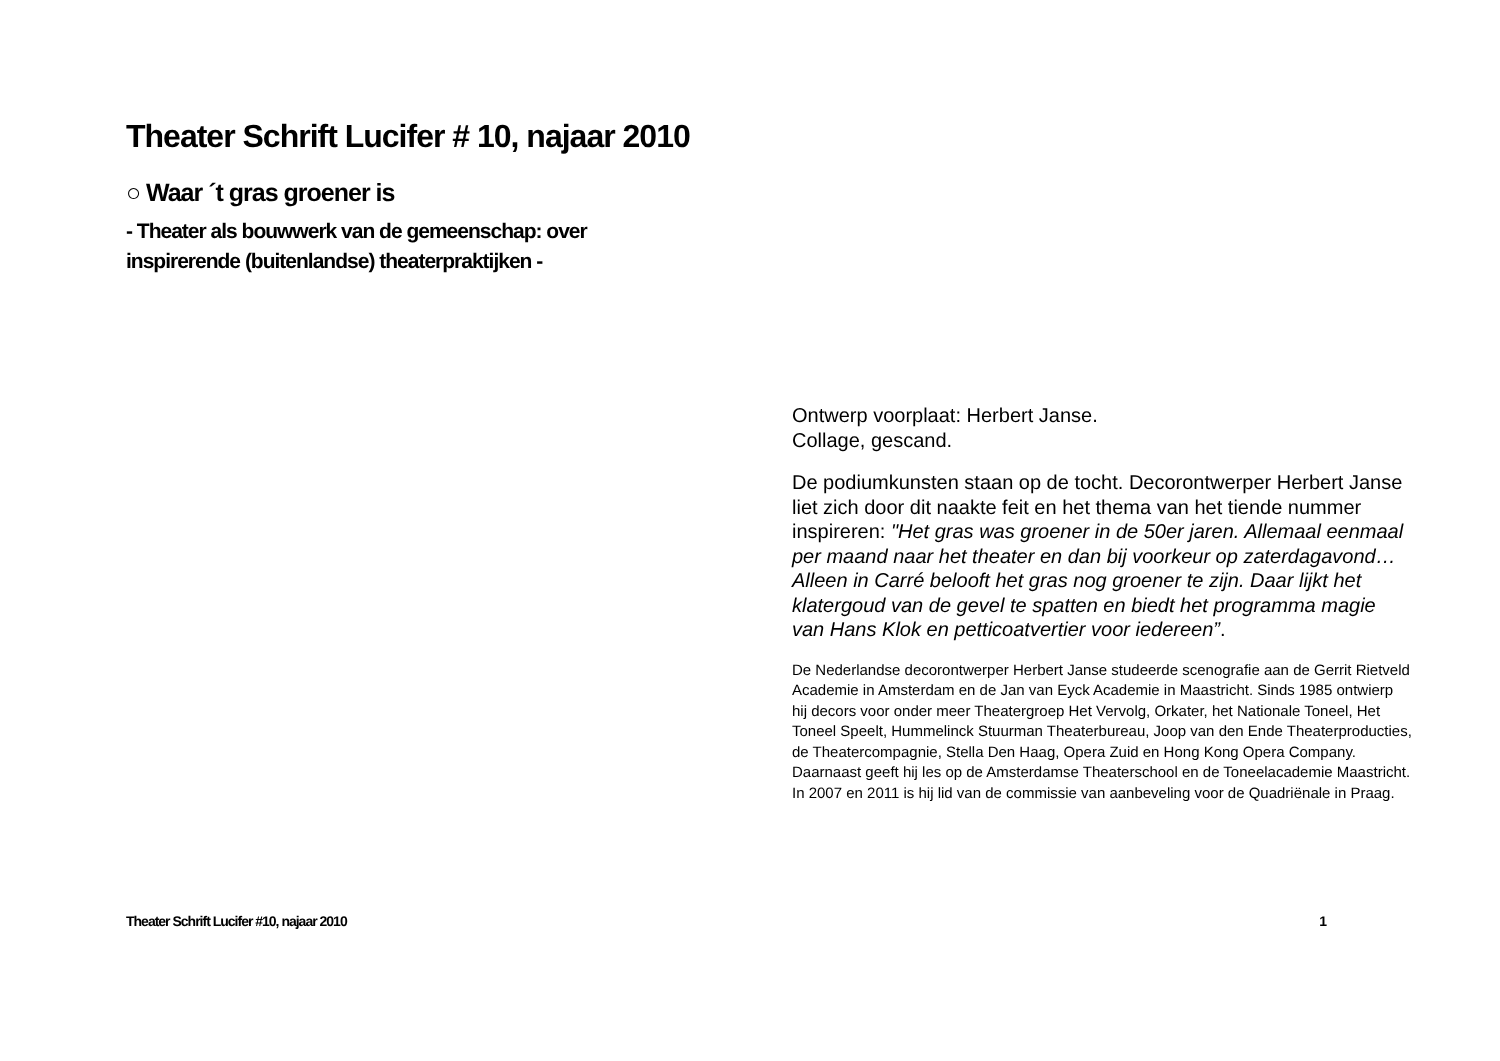Theater Schrift Lucifer # 10, najaar 2010
○ Waar ´t gras groener is
- Theater als bouwwerk van de gemeenschap: over
inspirerende (buitenlandse) theaterpraktijken -
Ontwerp voorplaat: Herbert Janse.
Collage, gescand.
De podiumkunsten staan op de tocht. Decorontwerper Herbert Janse liet zich door dit naakte feit en het thema van het tiende nummer inspireren: "Het gras was groener in de 50er jaren. Allemaal eenmaal per maand naar het theater en dan bij voorkeur op zaterdagavond… Alleen in Carré belooft het gras nog groener te zijn. Daar lijkt het klatergoud van de gevel te spatten en biedt het programma magie van Hans Klok en petticoatvertier voor iedereen”.
De Nederlandse decorontwerper Herbert Janse studeerde scenografie aan de Gerrit Rietveld Academie in Amsterdam en de Jan van Eyck Academie in Maastricht. Sinds 1985 ontwierp hij decors voor onder meer Theatergroep Het Vervolg, Orkater, het Nationale Toneel, Het Toneel Speelt, Hummelinck Stuurman Theaterbureau, Joop van den Ende Theaterproducties, de Theatercompagnie, Stella Den Haag, Opera Zuid en Hong Kong Opera Company. Daarnaast geeft hij les op de Amsterdamse Theaterschool en de Toneelacademie Maastricht. In 2007 en 2011 is hij lid van de commissie van aanbeveling voor de Quadriënale in Praag.
Theater Schrift Lucifer #10, najaar 2010 1